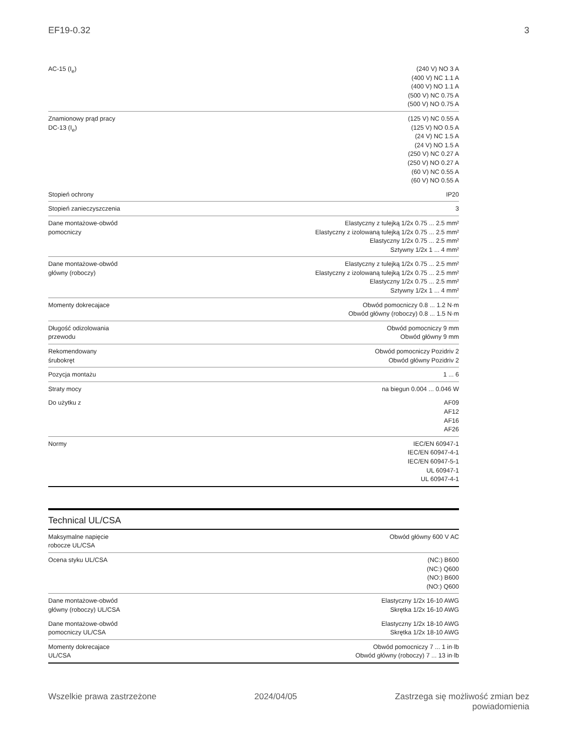EF19-0.32 3
| AC-15 (I<sub>e</sub>) | (240 V) NO 3 A (400 V) NC 1.1 A (400 V) NO 1.1 A (500 V) NC 0.75 A (500 V) NO 0.75 A |
| Znamionowy prąd pracy DC-13 (I<sub>e</sub>) | (125 V) NC 0.55 A (125 V) NO 0.5 A (24 V) NC 1.5 A (24 V) NO 1.5 A (250 V) NC 0.27 A (250 V) NO 0.27 A (60 V) NC 0.55 A (60 V) NO 0.55 A |
| Stopień ochrony | IP20 |
| Stopień zanieczyszczenia | 3 |
| Dane montażowe-obwód pomocniczy | Elastyczny z tulejką 1/2x 0.75 ... 2.5 mm² Elastyczny z izolowaną tulejką 1/2x 0.75 ... 2.5 mm² Elastyczny 1/2x 0.75 ... 2.5 mm² Sztywny 1/2x 1 ... 4 mm² |
| Dane montażowe-obwód główny (roboczy) | Elastyczny z tulejką 1/2x 0.75 ... 2.5 mm² Elastyczny z izolowaną tulejką 1/2x 0.75 ... 2.5 mm² Elastyczny 1/2x 0.75 ... 2.5 mm² Sztywny 1/2x 1 ... 4 mm² |
| Momenty dokrecajace | Obwód pomocniczy 0.8 ... 1.2 N·m Obwód główny (roboczy) 0.8 ... 1.5 N·m |
| Długość odizolowania przewodu | Obwód pomocniczy 9 mm Obwód główny 9 mm |
| Rekomendowany śrubokręt | Obwód pomocniczy Pozidriv 2 Obwód główny Pozidriv 2 |
| Pozycja montażu | 1 ... 6 |
| Straty mocy | na biegun 0.004 ... 0.046 W |
| Do użytku z | AF09 AF12 AF16 AF26 |
| Normy | IEC/EN 60947-1 IEC/EN 60947-4-1 IEC/EN 60947-5-1 UL 60947-1 UL 60947-4-1 |
Technical UL/CSA
| Maksymalne napięcie robocze UL/CSA | Obwód główny 600 V AC |
| Ocena styku UL/CSA | (NC:) B600 (NC:) Q600 (NO:) B600 (NO:) Q600 |
| Dane montażowe-obwód główny (roboczy) UL/CSA | Elastyczny 1/2x 16-10 AWG Skrętka 1/2x 16-10 AWG |
| Dane montażowe-obwód pomocniczy UL/CSA | Elastyczny 1/2x 18-10 AWG Skrętka 1/2x 18-10 AWG |
| Momenty dokrecajace UL/CSA | Obwód pomocniczy 7 ... 1 in·lb Obwód główny (roboczy) 7 ... 13 in·lb |
Wszelkie prawa zastrzeżone 2024/04/05 Zastrzega się możliwość zmian bez
powiadomienia